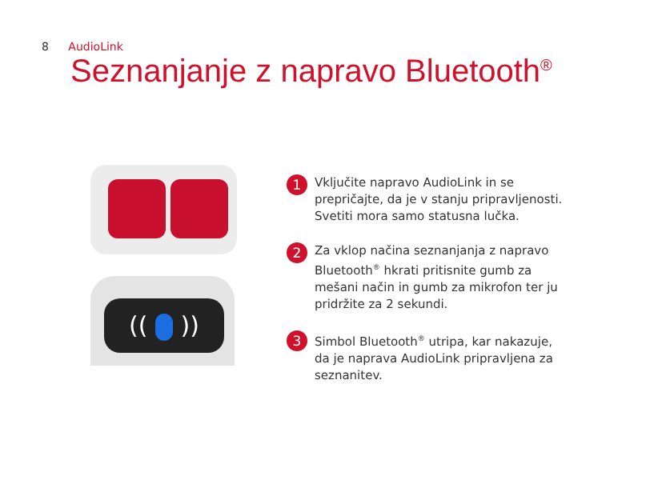8 AudioLink
Seznanjanje z napravo Bluetooth<sup>®</sup>
(( ))
1
Vključite napravo AudioLink in se prepričajte, da je v stanju pripravljenosti. Svetiti mora samo statusna lučka.
2
Za vklop načina seznanjanja z napravo Bluetooth<sup>®</sup> hkrati pritisnite gumb za mešani način in gumb za mikrofon ter ju pridržite za 2 sekundi.
3
Simbol Bluetooth<sup>®</sup> utripa, kar nakazuje, da je naprava AudioLink pripravljena za seznanitev.